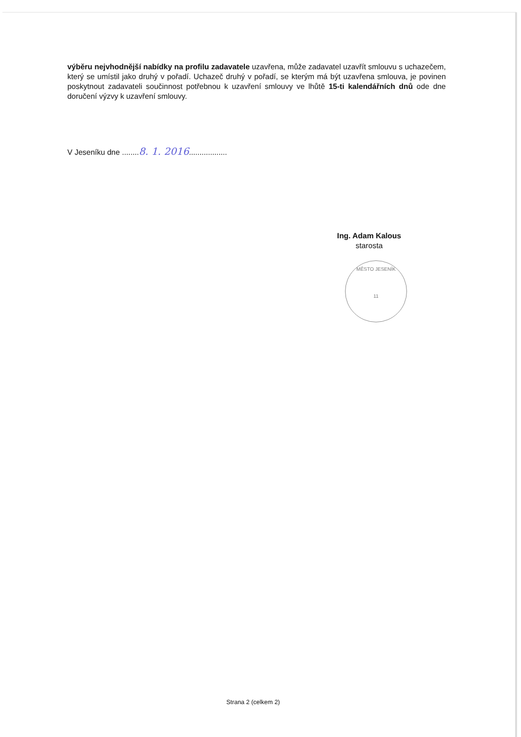výběru nejvhodnější nabídky na profilu zadavatele uzavřena, může zadavatel uzavřít smlouvu s uchazečem, který se umístil jako druhý v pořadí. Uchazeč druhý v pořadí, se kterým má být uzavřena smlouva, je povinen poskytnout zadavateli součinnost potřebnou k uzavření smlouvy ve lhůtě 15-ti kalendářních dnů ode dne doručení výzvy k uzavření smlouvy.
V Jeseníku dne ........8. 1. 2016..................
Ing. Adam Kalous
starosta
MĚSTO JESENÍK
11
Strana 2 (celkem 2)